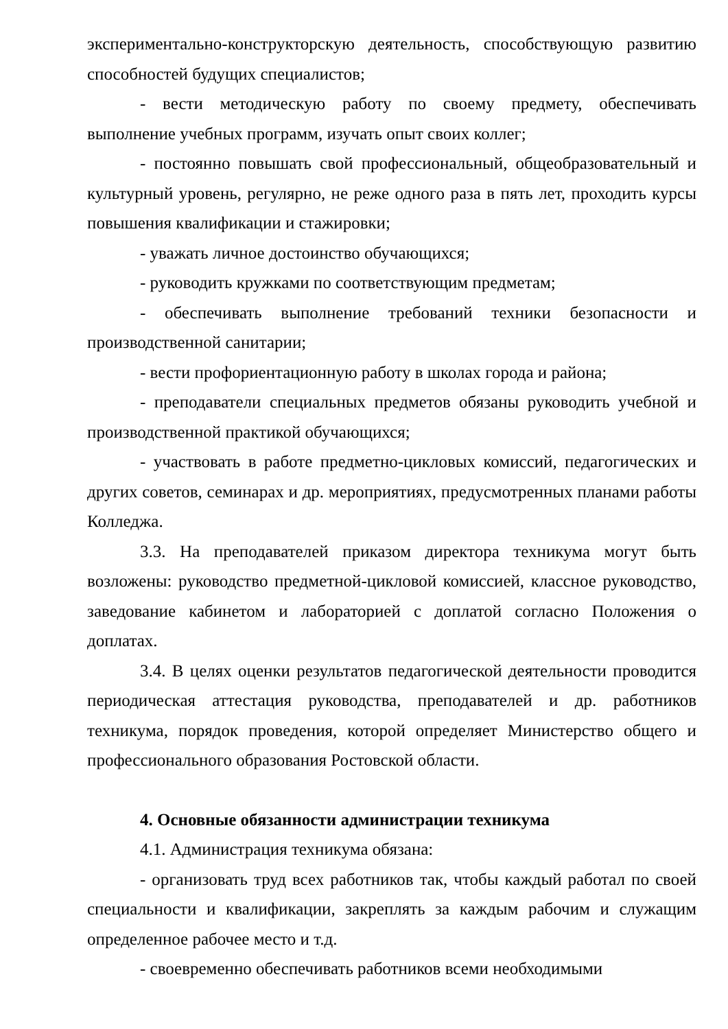экспериментально-конструкторскую деятельность, способствующую развитию способностей будущих специалистов;
- вести методическую работу по своему предмету, обеспечивать выполнение учебных программ, изучать опыт своих коллег;
- постоянно повышать свой профессиональный, общеобразовательный и культурный уровень, регулярно, не реже одного раза в пять лет, проходить курсы повышения квалификации и стажировки;
- уважать личное достоинство обучающихся;
- руководить кружками по соответствующим предметам;
- обеспечивать выполнение требований техники безопасности и производственной санитарии;
- вести профориентационную работу в школах города и района;
- преподаватели специальных предметов обязаны руководить учебной и производственной практикой обучающихся;
- участвовать в работе предметно-цикловых комиссий, педагогических и других советов, семинарах и др. мероприятиях, предусмотренных планами работы Колледжа.
3.3. На преподавателей приказом директора техникума могут быть возложены: руководство предметной-цикловой комиссией, классное руководство, заведование кабинетом и лабораторией с доплатой согласно Положения о доплатах.
3.4. В целях оценки результатов педагогической деятельности проводится периодическая аттестация руководства, преподавателей и др. работников техникума, порядок проведения, которой определяет Министерство общего и профессионального образования Ростовской области.
4. Основные обязанности администрации техникума
4.1. Администрация техникума обязана:
- организовать труд всех работников так, чтобы каждый работал по своей специальности и квалификации, закреплять за каждым рабочим и служащим определенное рабочее место и т.д.
- своевременно обеспечивать работников всеми необходимыми